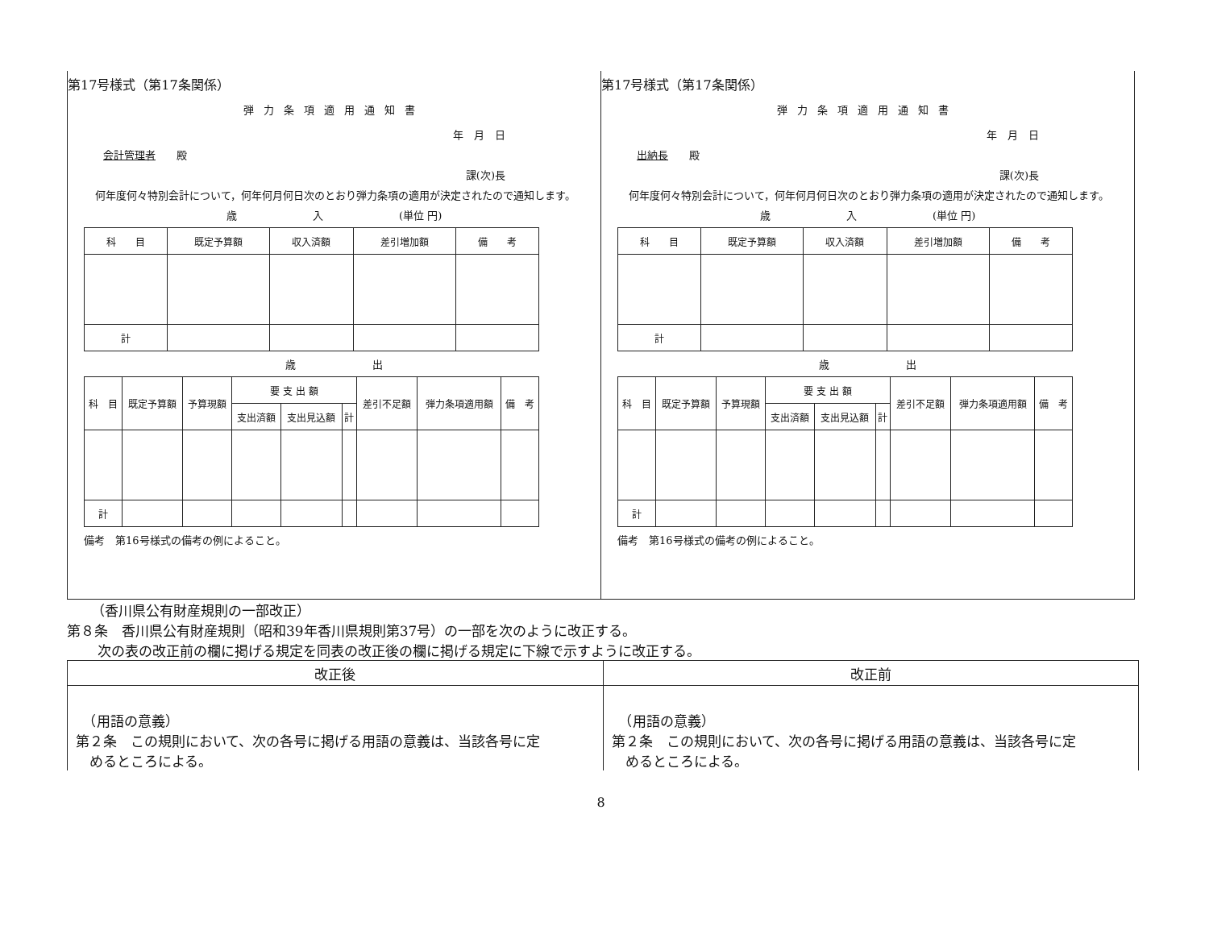第17号様式（第17条関係）
弾力条項適用通知書
年　月　日
会計管理者　　殿
課(次)長
何年度何々特別会計について，何年何月何日次のとおり弾力条項の適用が決定されたので通知します。
歳 入 (単位 円)
| 科 目 | 既定予算額 | 収入済額 | 差引増加額 | 備 考 |
| 計 | | | | |
歳 出
| 科 目 | 既定予算額 | 予算現額 | 要 支 出 額 | | | 差引不足額 | 弾力条項適用額 | 備 考 |
| | | | 支出済額 | 支出見込額 | 計 | | | |
| 計 | | | | | | | | |
備考　第16号様式の備考の例によること。
第17号様式（第17条関係）
弾力条項適用通知書
年　月　日
出納長　　殿
課(次)長
何年度何々特別会計について，何年何月何日次のとおり弾力条項の適用が決定されたので通知します。
歳 入 (単位 円)
| 科 目 | 既定予算額 | 収入済額 | 差引増加額 | 備 考 |
| 計 | | | | |
歳 出
| 科 目 | 既定予算額 | 予算現額 | 要 支 出 額 | | | 差引不足額 | 弾力条項適用額 | 備 考 |
| | | | 支出済額 | 支出見込額 | 計 | | | |
| 計 | | | | | | | | |
備考　第16号様式の備考の例によること。
（香川県公有財産規則の一部改正）
第８条　香川県公有財産規則（昭和39年香川県規則第37号）の一部を次のように改正する。
次の表の改正前の欄に掲げる規定を同表の改正後の欄に掲げる規定に下線で示すように改正する。
| 改正後 | 改正前 |
| --- | --- |
| （用語の意義） 第２条 この規則において、次の各号に掲げる用語の意義は、当該各号に定 めるところによる。 | （用語の意義） 第２条 この規則において、次の各号に掲げる用語の意義は、当該各号に定 めるところによる。 |
8